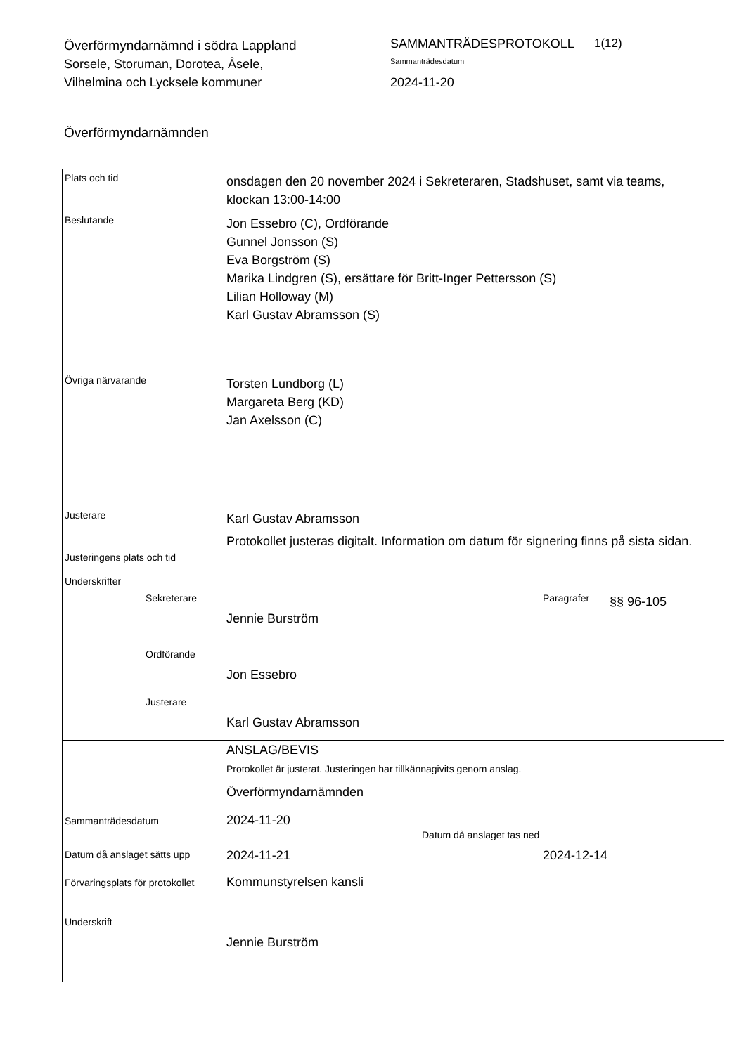Överförmyndarnämnd i södra Lappland
Sorsele, Storuman, Dorotea, Åsele, Vilhelmina och Lycksele kommuner
SAMMANTRÄDESPROTOKOLL
Sammanträdesdatum
2024-11-20
1(12)
Överförmyndarnämnden
Plats och tid
onsdagen den 20 november 2024 i Sekreteraren, Stadshuset, samt via teams, klockan 13:00-14:00
Beslutande
Jon Essebro (C), Ordförande
Gunnel Jonsson (S)
Eva Borgström (S)
Marika Lindgren (S), ersättare för Britt-Inger Pettersson (S)
Lilian Holloway (M)
Karl Gustav Abramsson (S)
Övriga närvarande
Torsten Lundborg (L)
Margareta Berg (KD)
Jan Axelsson (C)
Justerare
Karl Gustav Abramsson
Justeringens plats och tid
Protokollet justeras digitalt. Information om datum för signering finns på sista sidan.
Underskrifter
Sekreterare
Jennie Burström
Paragrafer
§§ 96-105
Ordförande
Jon Essebro
Justerare
Karl Gustav Abramsson
ANSLAG/BEVIS
Protokollet är justerat. Justeringen har tillkännagivits genom anslag.
Överförmyndarnämnden
Sammanträdesdatum
2024-11-20
Datum då anslaget sätts upp
2024-11-21
Datum då anslaget tas ned
2024-12-14
Förvaringsplats för protokollet
Kommunstyrelsen kansli
Underskrift
Jennie Burström